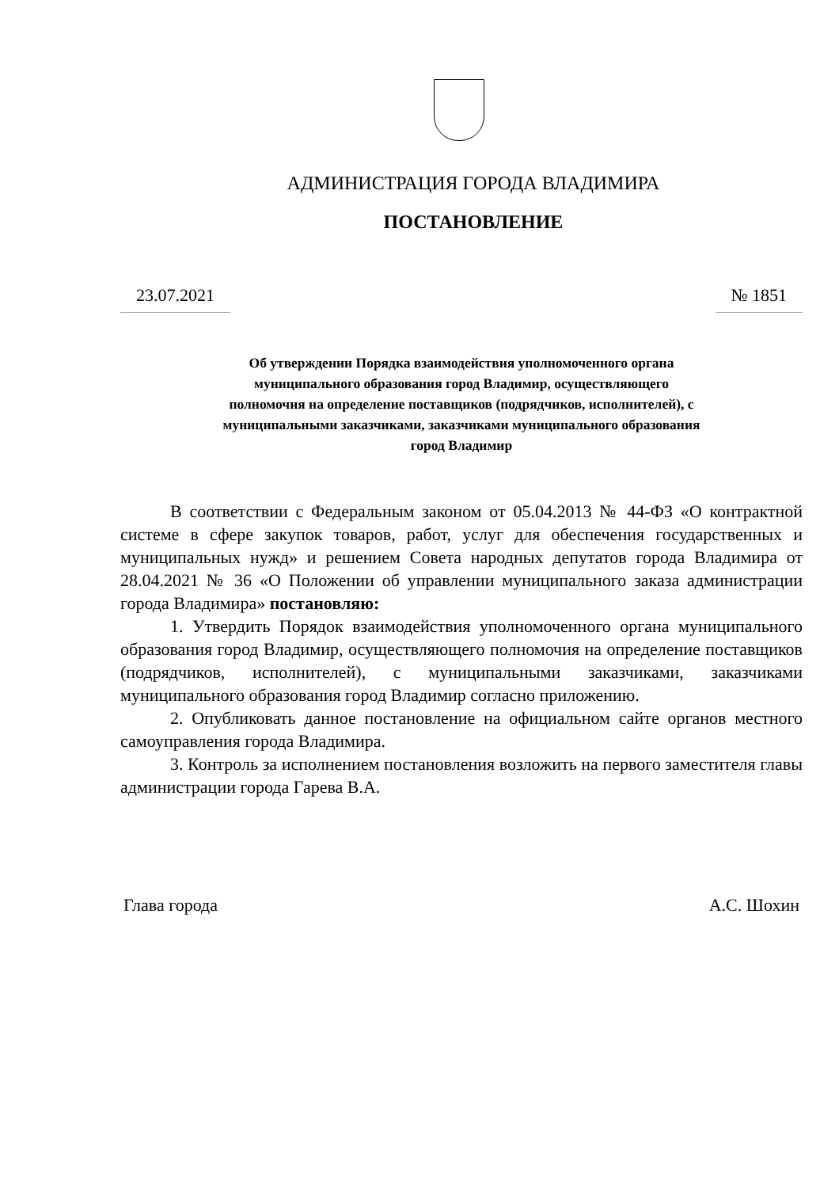АДМИНИСТРАЦИЯ ГОРОДА ВЛАДИМИРА
ПОСТАНОВЛЕНИЕ
23.07.2021 № 1851
Об утверждении Порядка взаимодействия уполномоченного органа
муниципального образования город Владимир, осуществляющего
полномочия на определение поставщиков (подрядчиков, исполнителей), с
муниципальными заказчиками, заказчиками муниципального образования
город Владимир
В соответствии с Федеральным законом от 05.04.2013 № 44-ФЗ «О контрактной системе в сфере закупок товаров, работ, услуг для обеспечения государственных и муниципальных нужд» и решением Совета народных депутатов города Владимира от 28.04.2021 № 36 «О Положении об управлении муниципального заказа администрации города Владимира» постановляю:
1. Утвердить Порядок взаимодействия уполномоченного органа муниципального образования город Владимир, осуществляющего полномочия на определение поставщиков (подрядчиков, исполнителей), с муниципальными заказчиками, заказчиками муниципального образования город Владимир согласно приложению.
2. Опубликовать данное постановление на официальном сайте органов местного самоуправления города Владимира.
3. Контроль за исполнением постановления возложить на первого заместителя главы администрации города Гарева В.А.
Глава города А.С. Шохин